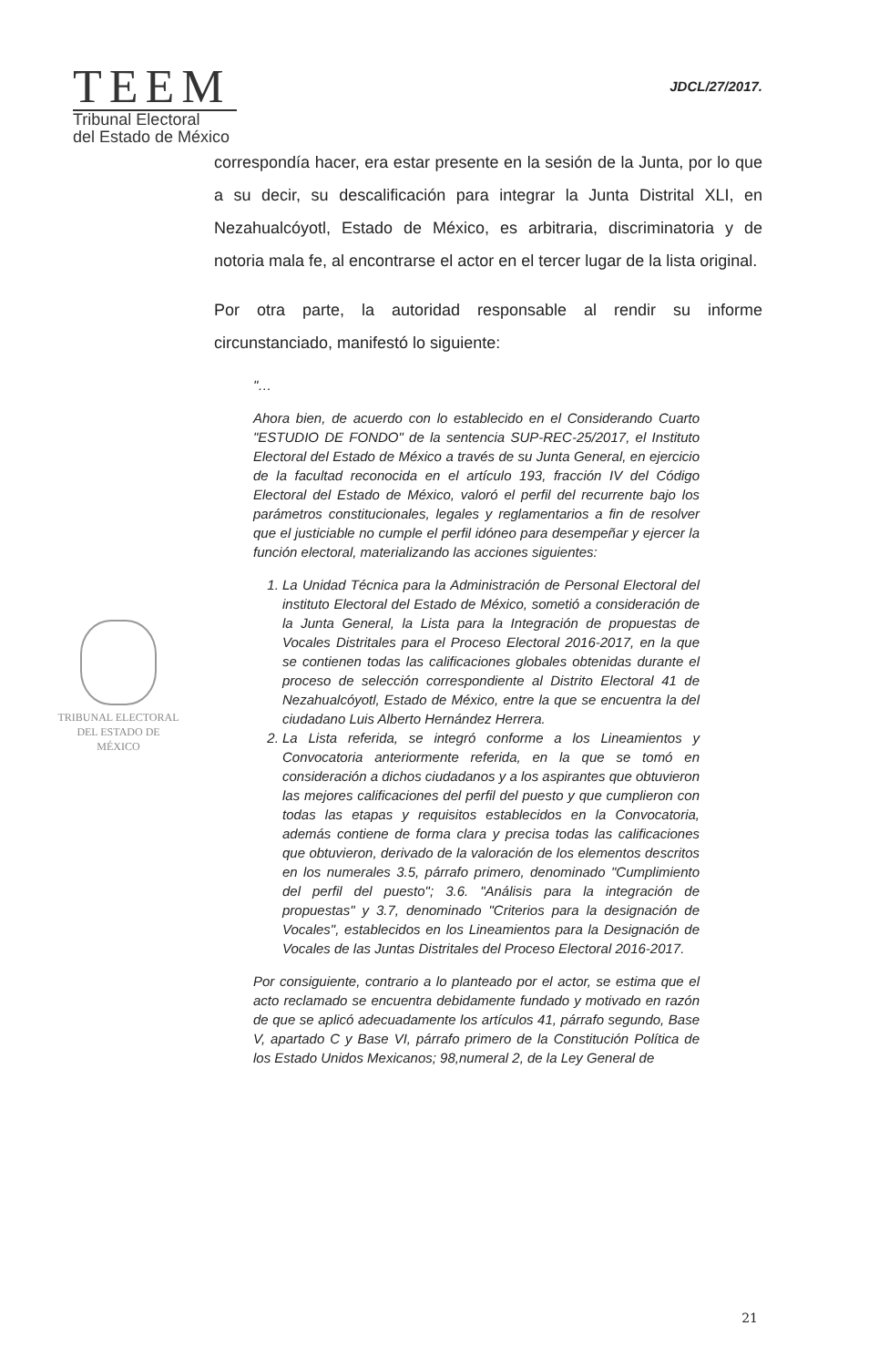TEEM
Tribunal Electoral
del Estado de México
JDCL/27/2017.
correspondía hacer, era estar presente en la sesión de la Junta, por lo que a su decir, su descalificación para integrar la Junta Distrital XLI, en Nezahualcóyotl, Estado de México, es arbitraria, discriminatoria y de notoria mala fe, al encontrarse el actor en el tercer lugar de la lista original.
Por otra parte, la autoridad responsable al rendir su informe circunstanciado, manifestó lo siguiente:
"…
Ahora bien, de acuerdo con lo establecido en el Considerando Cuarto "ESTUDIO DE FONDO" de la sentencia SUP-REC-25/2017, el Instituto Electoral del Estado de México a través de su Junta General, en ejercicio de la facultad reconocida en el artículo 193, fracción IV del Código Electoral del Estado de México, valoró el perfil del recurrente bajo los parámetros constitucionales, legales y reglamentarios a fin de resolver que el justiciable no cumple el perfil idóneo para desempeñar y ejercer la función electoral, materializando las acciones siguientes:
1. La Unidad Técnica para la Administración de Personal Electoral del instituto Electoral del Estado de México, sometió a consideración de la Junta General, la Lista para la Integración de propuestas de Vocales Distritales para el Proceso Electoral 2016-2017, en la que se contienen todas las calificaciones globales obtenidas durante el proceso de selección correspondiente al Distrito Electoral 41 de Nezahualcóyotl, Estado de México, entre la que se encuentra la del ciudadano Luis Alberto Hernández Herrera.
2. La Lista referida, se integró conforme a los Lineamientos y Convocatoria anteriormente referida, en la que se tomó en consideración a dichos ciudadanos y a los aspirantes que obtuvieron las mejores calificaciones del perfil del puesto y que cumplieron con todas las etapas y requisitos establecidos en la Convocatoria, además contiene de forma clara y precisa todas las calificaciones que obtuvieron, derivado de la valoración de los elementos descritos en los numerales 3.5, párrafo primero, denominado "Cumplimiento del perfil del puesto"; 3.6. "Análisis para la integración de propuestas" y 3.7, denominado "Criterios para la designación de Vocales", establecidos en los Lineamientos para la Designación de Vocales de las Juntas Distritales del Proceso Electoral 2016-2017.
Por consiguiente, contrario a lo planteado por el actor, se estima que el acto reclamado se encuentra debidamente fundado y motivado en razón de que se aplicó adecuadamente los artículos 41, párrafo segundo, Base V, apartado C y Base VI, párrafo primero de la Constitución Política de los Estado Unidos Mexicanos; 98,numeral 2, de la Ley General de
TRIBUNAL ELECTORAL
DEL ESTADO DE
MÉXICO
21